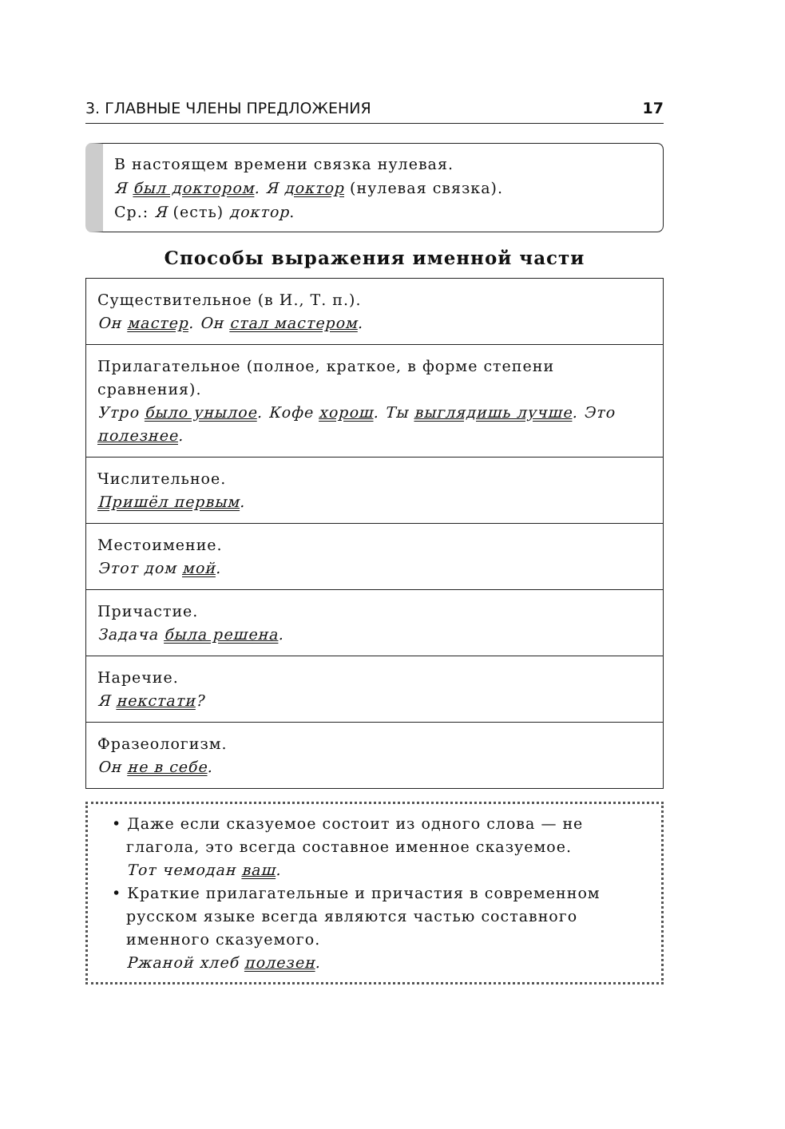3. ГЛАВНЫЕ ЧЛЕНЫ ПРЕДЛОЖЕНИЯ 17
В настоящем времени связка нулевая.
Я был доктором. Я доктор (нулевая связка).
Ср.: Я (есть) доктор.
Способы выражения именной части
| Существительное (в И., Т. п.). Он мастер . Он стал мастером . |
| Прилагательное (полное, краткое, в форме степени сравнения). Утро было унылое . Кофе хорош . Ты выглядишь лучше . Это полезнее . |
| Числительное. Пришёл первым . |
| Местоимение. Этот дом мой . |
| Причастие. Задача была решена . |
| Наречие. Я некстати ? |
| Фразеологизм. Он не в себе . |
• Даже если сказуемое состоит из одного слова — не глагола, это всегда составное именное сказуемое.
Тот чемодан ваш.
• Краткие прилагательные и причастия в современном русском языке всегда являются частью составного именного сказуемого.
Ржаной хлеб полезен.